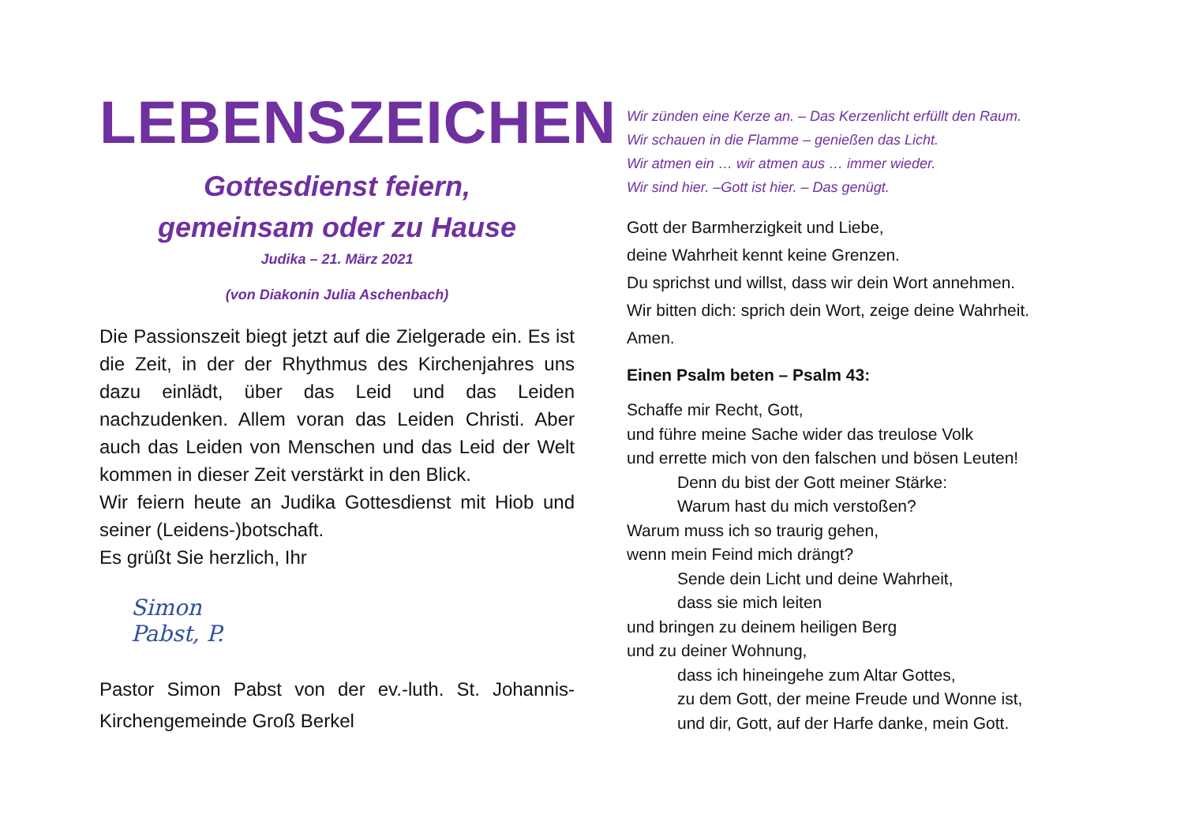LEBENSZEICHEN
Gottesdienst feiern,
gemeinsam oder zu Hause
Judika – 21. März 2021
(von Diakonin Julia Aschenbach)
Die Passionszeit biegt jetzt auf die Zielgerade ein. Es ist die Zeit, in der der Rhythmus des Kirchenjahres uns dazu einlädt, über das Leid und das Leiden nachzudenken. Allem voran das Leiden Christi. Aber auch das Leiden von Menschen und das Leid der Welt kommen in dieser Zeit verstärkt in den Blick.
Wir feiern heute an Judika Gottesdienst mit Hiob und seiner (Leidens-)botschaft.
Es grüßt Sie herzlich, Ihr
Simon Pabst, P.
Pastor Simon Pabst von der ev.-luth. St. Johannis-Kirchengemeinde Groß Berkel
Wir zünden eine Kerze an. – Das Kerzenlicht erfüllt den Raum.
Wir schauen in die Flamme – genießen das Licht.
Wir atmen ein … wir atmen aus … immer wieder.
Wir sind hier. –Gott ist hier. – Das genügt.
Gott der Barmherzigkeit und Liebe,
deine Wahrheit kennt keine Grenzen.
Du sprichst und willst, dass wir dein Wort annehmen.
Wir bitten dich: sprich dein Wort, zeige deine Wahrheit.
Amen.
Einen Psalm beten – Psalm 43:
Schaffe mir Recht, Gott,
und führe meine Sache wider das treulose Volk
und errette mich von den falschen und bösen Leuten!
Denn du bist der Gott meiner Stärke:
Warum hast du mich verstoßen?
Warum muss ich so traurig gehen,
wenn mein Feind mich drängt?
Sende dein Licht und deine Wahrheit,
dass sie mich leiten
und bringen zu deinem heiligen Berg
und zu deiner Wohnung,
dass ich hineingehe zum Altar Gottes,
zu dem Gott, der meine Freude und Wonne ist,
und dir, Gott, auf der Harfe danke, mein Gott.